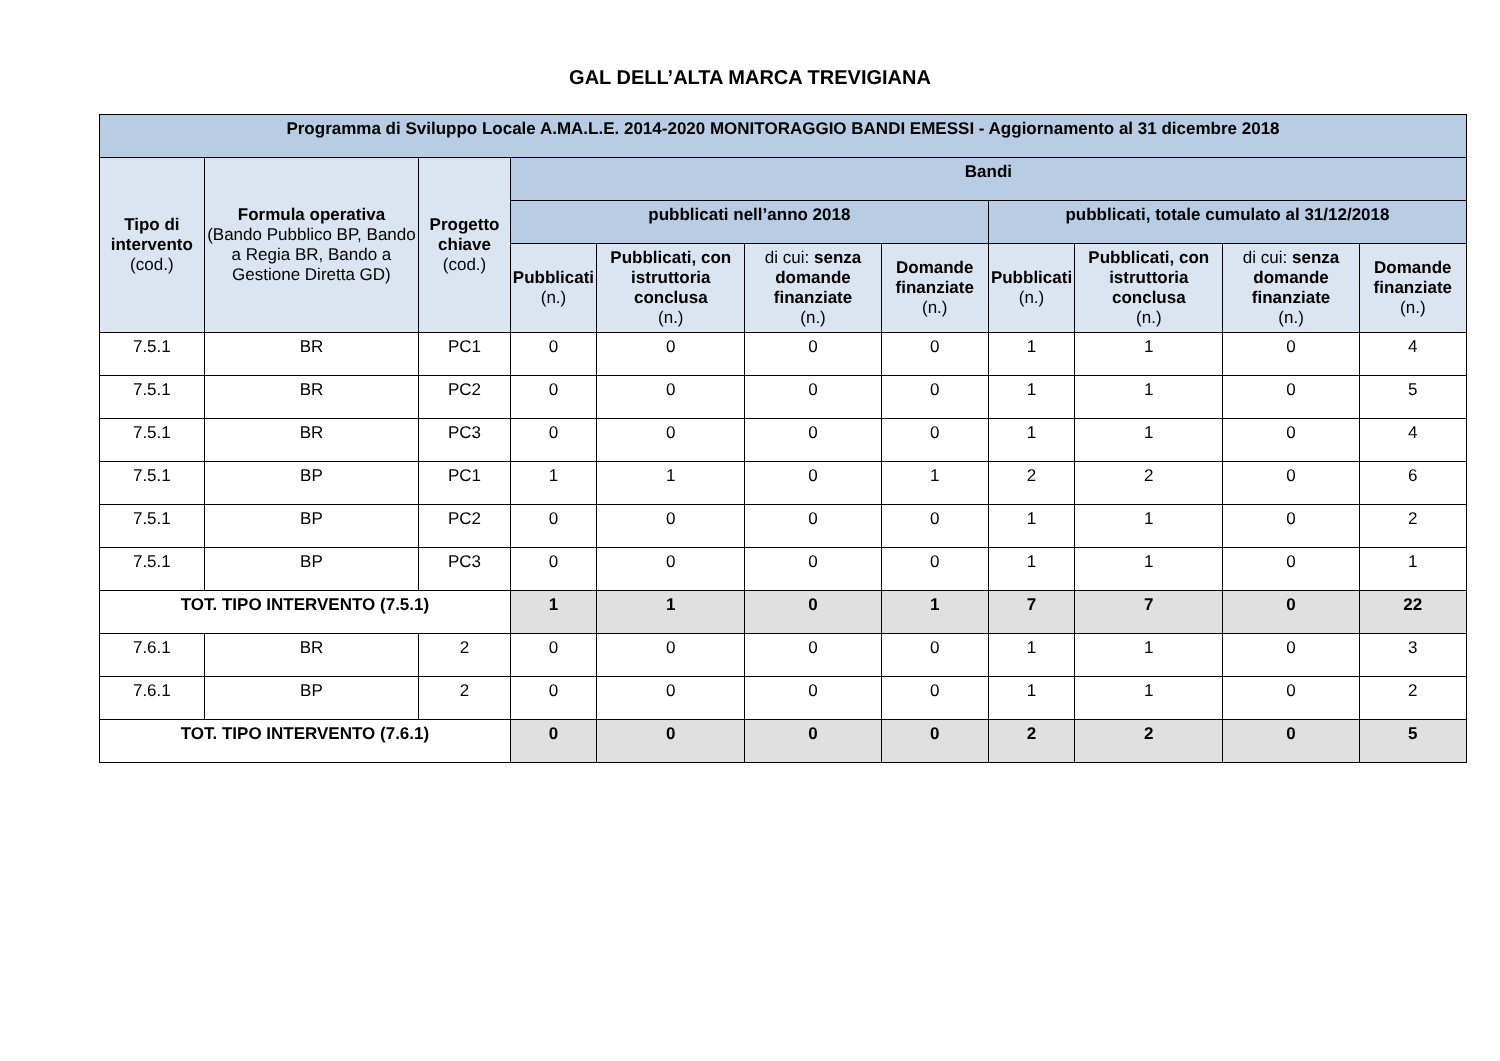GAL DELL’ALTA MARCA TREVIGIANA
| Programma di Sviluppo Locale A.MA.L.E. 2014-2020 MONITORAGGIO BANDI EMESSI - Aggiornamento al 31 dicembre 2018 | | | | | | | | | | |
| --- | --- | --- | --- | --- | --- | --- | --- | --- | --- | --- |
| Tipo di intervento (cod.) | Formula operativa (Bando Pubblico BP, Bando a Regia BR, Bando a Gestione Diretta GD) | Progetto chiave (cod.) | Bandi | | | | | | | |
| | | | pubblicati nell’anno 2018 | | | | pubblicati, totale cumulato al 31/12/2018 | | | |
| | | | Pubblicati (n.) | Pubblicati, con istruttoria conclusa (n.) | di cui: senza domande finanziate (n.) | Domande finanziate (n.) | Pubblicati (n.) | Pubblicati, con istruttoria conclusa (n.) | di cui: senza domande finanziate (n.) | Domande finanziate (n.) |
| 7.5.1 | BR | PC1 | 0 | 0 | 0 | 0 | 1 | 1 | 0 | 4 |
| 7.5.1 | BR | PC2 | 0 | 0 | 0 | 0 | 1 | 1 | 0 | 5 |
| 7.5.1 | BR | PC3 | 0 | 0 | 0 | 0 | 1 | 1 | 0 | 4 |
| 7.5.1 | BP | PC1 | 1 | 1 | 0 | 1 | 2 | 2 | 0 | 6 |
| 7.5.1 | BP | PC2 | 0 | 0 | 0 | 0 | 1 | 1 | 0 | 2 |
| 7.5.1 | BP | PC3 | 0 | 0 | 0 | 0 | 1 | 1 | 0 | 1 |
| TOT. TIPO INTERVENTO (7.5.1) | | | 1 | 1 | 0 | 1 | 7 | 7 | 0 | 22 |
| 7.6.1 | BR | 2 | 0 | 0 | 0 | 0 | 1 | 1 | 0 | 3 |
| 7.6.1 | BP | 2 | 0 | 0 | 0 | 0 | 1 | 1 | 0 | 2 |
| TOT. TIPO INTERVENTO (7.6.1) | | | 0 | 0 | 0 | 0 | 2 | 2 | 0 | 5 |